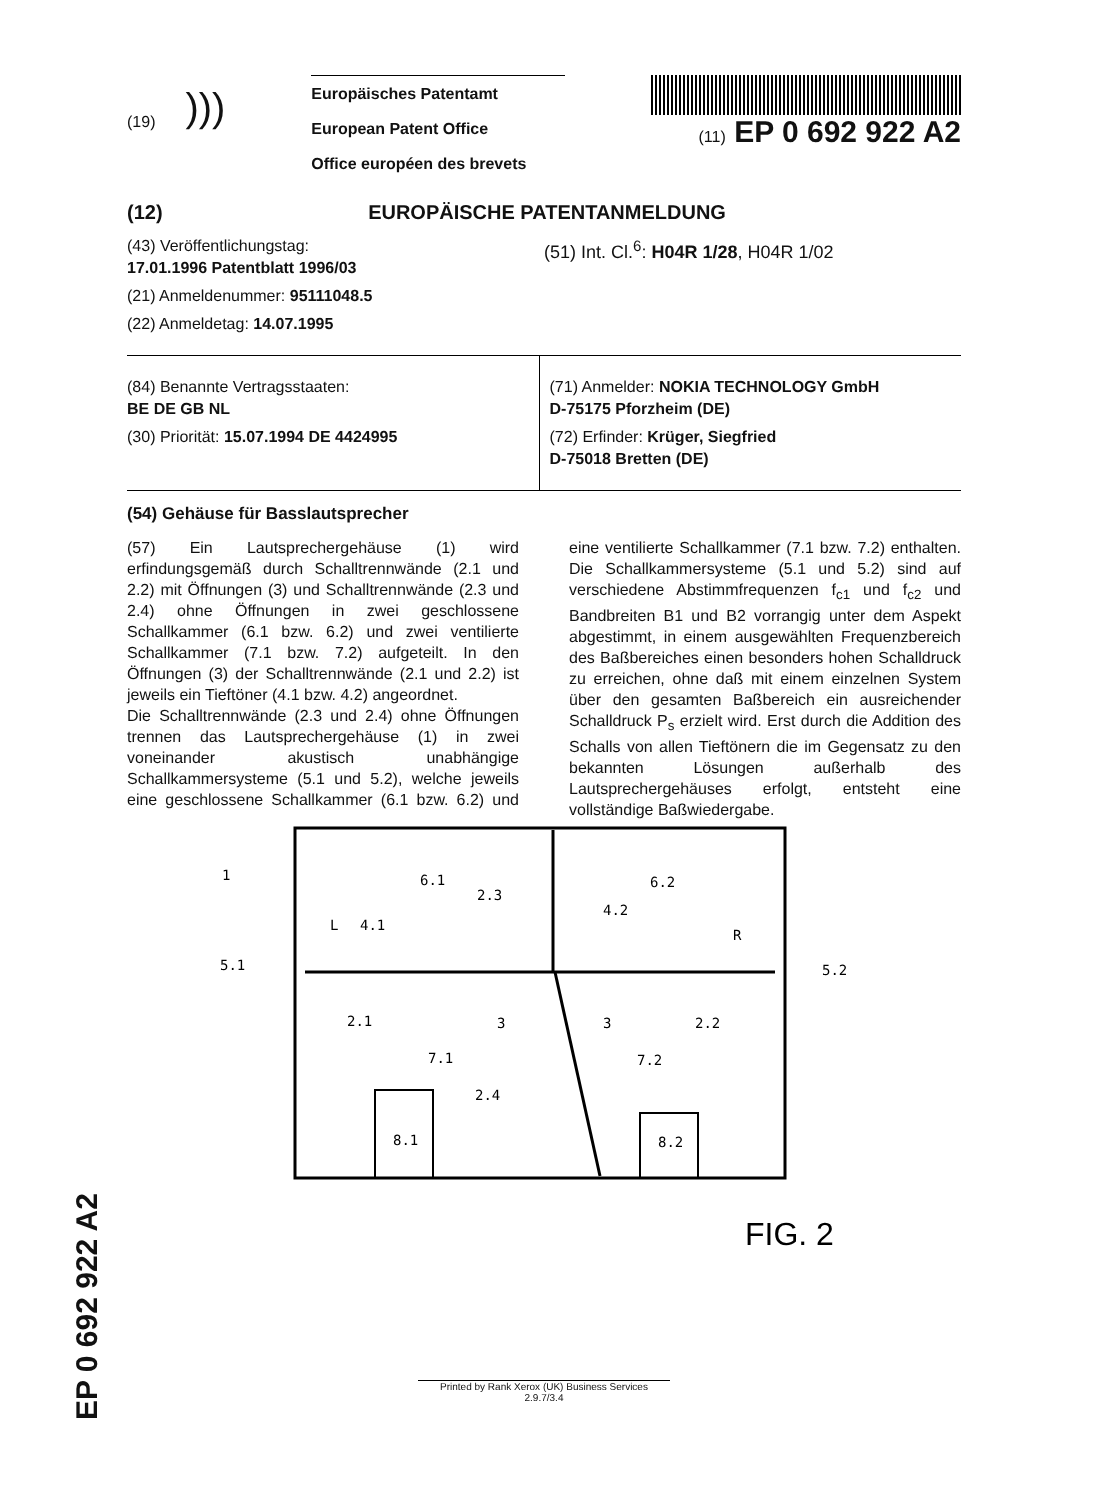(19))))
Europäisches Patentamt
European Patent Office
Office européen des brevets
(11) EP 0 692 922 A2
(12) EUROPÄISCHE PATENTANMELDUNG
(43) Veröffentlichungstag:
17.01.1996 Patentblatt 1996/03
(21) Anmeldenummer: 95111048.5
(22) Anmeldetag: 14.07.1995
(51) Int. Cl.<sup>6</sup>: H04R 1/28, H04R 1/02
(84) Benannte Vertragsstaaten:
BE DE GB NL
(30) Priorität: 15.07.1994 DE 4424995
(71) Anmelder: NOKIA TECHNOLOGY GmbH
D-75175 Pforzheim (DE)
(72) Erfinder: Krüger, Siegfried
D-75018 Bretten (DE)
(54) Gehäuse für Basslautsprecher
(57) Ein Lautsprechergehäuse (1) wird erfindungsgemäß durch Schalltrennwände (2.1 und 2.2) mit Öffnungen (3) und Schalltrennwände (2.3 und 2.4) ohne Öffnungen in zwei geschlossene Schallkammer (6.1 bzw. 6.2) und zwei ventilierte Schallkammer (7.1 bzw. 7.2) aufgeteilt. In den Öffnungen (3) der Schalltrennwände (2.1 und 2.2) ist jeweils ein Tieftöner (4.1 bzw. 4.2) angeordnet.
Die Schalltrennwände (2.3 und 2.4) ohne Öffnungen trennen das Lautsprechergehäuse (1) in zwei voneinander akustisch unabhängige Schallkammersysteme (5.1 und 5.2), welche jeweils eine geschlossene Schallkammer (6.1 bzw. 6.2) und eine ventilierte Schallkammer (7.1 bzw. 7.2) enthalten. Die Schallkammersysteme (5.1 und 5.2) sind auf verschiedene Abstimmfrequenzen f<sub>c1</sub> und f<sub>c2</sub> und Bandbreiten B1 und B2 vorrangig unter dem Aspekt abgestimmt, in einem ausgewählten Frequenzbereich des Baßbereiches einen besonders hohen Schalldruck zu erreichen, ohne daß mit einem einzelnen System über den gesamten Baßbereich ein ausreichender Schalldruck P<sub>s</sub> erzielt wird. Erst durch die Addition des Schalls von allen Tieftönern die im Gegensatz zu den bekannten Lösungen außerhalb des Lautsprechergehäuses erfolgt, entsteht eine vollständige Baßwiedergabe.
1
6.1
6.2
2.3
L
4.1
4.2
R
5.1
5.2
2.1
3
3
2.2
7.1
7.2
2.4
8.1
8.2
FIG. 2
EP 0 692 922 A2
Printed by Rank Xerox (UK) Business Services
2.9.7/3.4